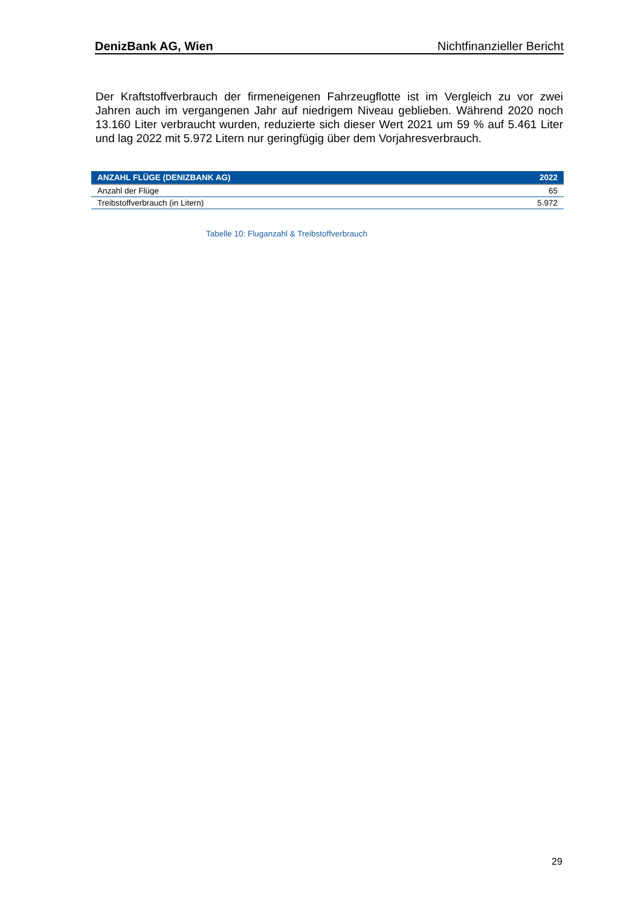DenizBank AG, Wien Nichtfinanzieller Bericht
Der Kraftstoffverbrauch der firmeneigenen Fahrzeugflotte ist im Vergleich zu vor zwei Jahren auch im vergangenen Jahr auf niedrigem Niveau geblieben. Während 2020 noch 13.160 Liter verbraucht wurden, reduzierte sich dieser Wert 2021 um 59 % auf 5.461 Liter und lag 2022 mit 5.972 Litern nur geringfügig über dem Vorjahresverbrauch.
| ANZAHL FLÜGE (DENIZBANK AG) | 2022 |
| --- | --- |
| Anzahl der Flüge | 65 |
| Treibstoffverbrauch (in Litern) | 5.972 |
Tabelle 10: Fluganzahl & Treibstoffverbrauch
29